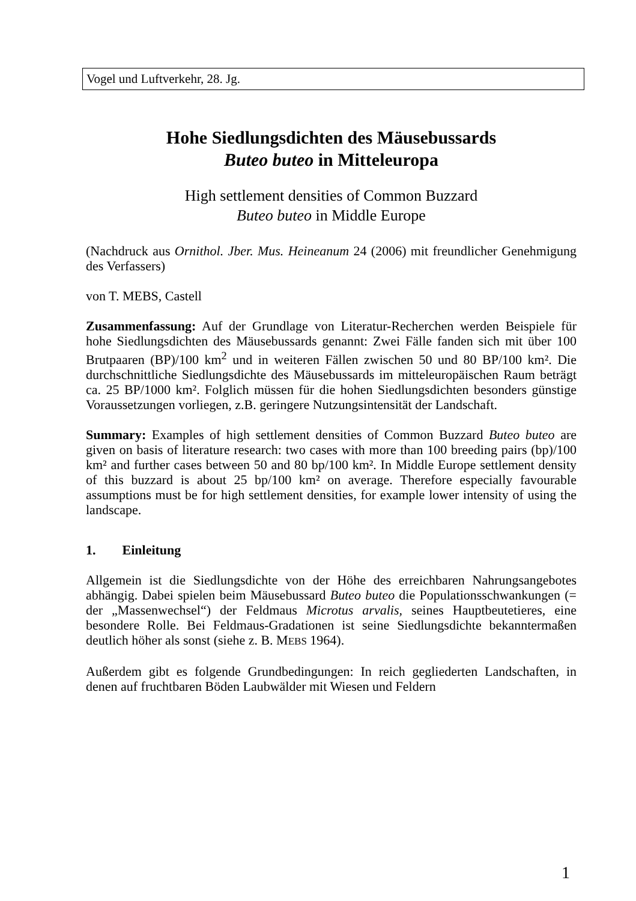Vogel und Luftverkehr, 28. Jg.
Hohe Siedlungsdichten des Mäusebussards
Buteo buteo in Mitteleuropa
High settlement densities of Common Buzzard
Buteo buteo in Middle Europe
(Nachdruck aus Ornithol. Jber. Mus. Heineanum 24 (2006) mit freundlicher Genehmigung des Verfassers)
von T. MEBS, Castell
Zusammenfassung: Auf der Grundlage von Literatur-Recherchen werden Beispiele für hohe Siedlungsdichten des Mäusebussards genannt: Zwei Fälle fanden sich mit über 100 Brutpaaren (BP)/100 km<sup>2</sup> und in weiteren Fällen zwischen 50 und 80 BP/100 km². Die durchschnittliche Siedlungsdichte des Mäusebussards im mitteleuropäischen Raum beträgt ca. 25 BP/1000 km². Folglich müssen für die hohen Siedlungsdichten besonders günstige Voraussetzungen vorliegen, z.B. geringere Nutzungsintensität der Landschaft.
Summary: Examples of high settlement densities of Common Buzzard Buteo buteo are given on basis of literature research: two cases with more than 100 breeding pairs (bp)/100 km² and further cases between 50 and 80 bp/100 km². In Middle Europe settlement density of this buzzard is about 25 bp/100 km² on average. Therefore especially favourable assumptions must be for high settlement densities, for example lower intensity of using the landscape.
1. Einleitung
Allgemein ist die Siedlungsdichte von der Höhe des erreichbaren Nahrungsangebotes abhängig. Dabei spielen beim Mäusebussard Buteo buteo die Populationsschwankungen (= der „Massenwechsel“) der Feldmaus Microtus arvalis, seines Hauptbeutetieres, eine besondere Rolle. Bei Feldmaus-Gradationen ist seine Siedlungsdichte bekanntermaßen deutlich höher als sonst (siehe z. B. MEBS 1964).
Außerdem gibt es folgende Grundbedingungen: In reich gegliederten Landschaften, in denen auf fruchtbaren Böden Laubwälder mit Wiesen und Feldern
1